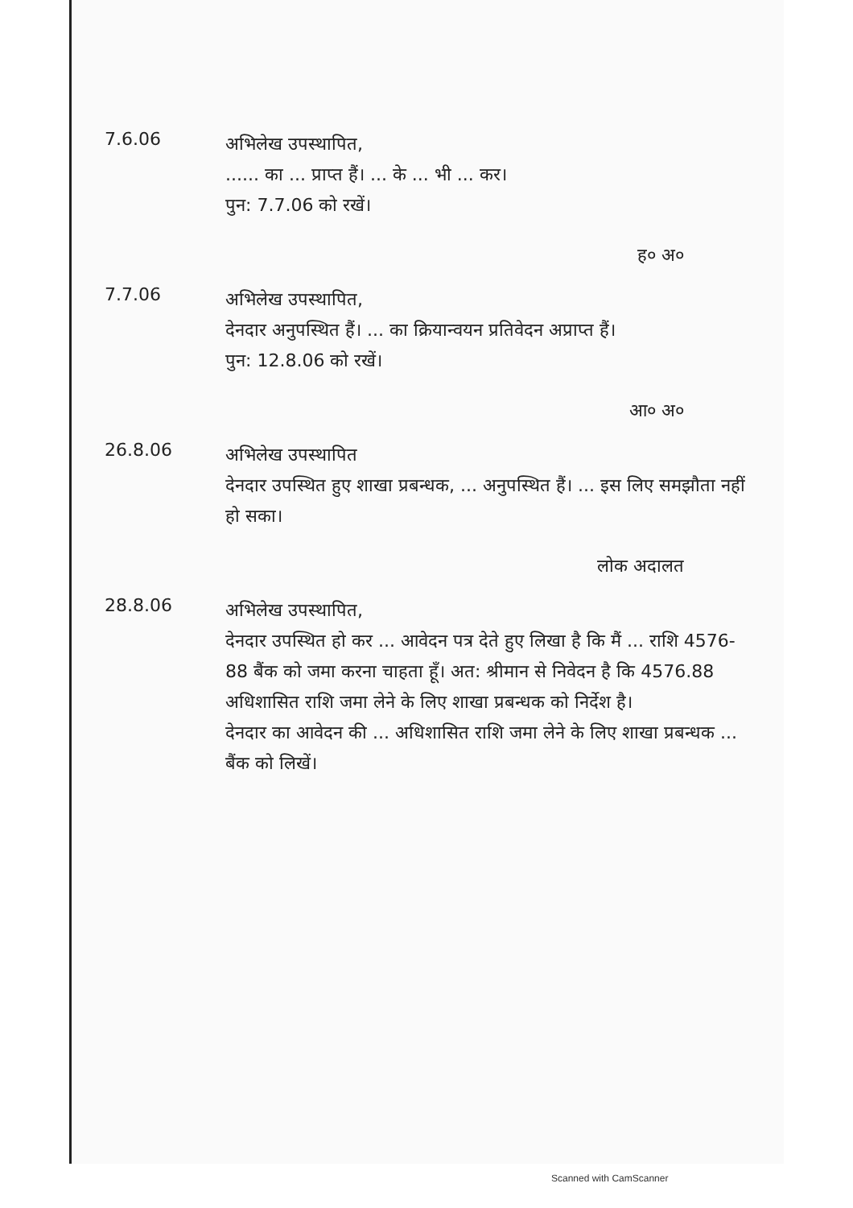7.6.06
अभिलेख उपस्थापित,
...... का ... प्राप्त हैं। ... के ... भी ... कर।
पुन: 7.7.06 को रखें।
ह० अ०
7.7.06
अभिलेख उपस्थापित,
देनदार अनुपस्थित हैं। ... का क्रियान्वयन प्रतिवेदन अप्राप्त हैं।
पुन: 12.8.06 को रखें।
आ० अ०
26.8.06
अभिलेख उपस्थापित
देनदार उपस्थित हुए शाखा प्रबन्धक, ... अनुपस्थित हैं। ... इस लिए समझौता नहीं हो सका।
लोक अदालत
28.8.06
अभिलेख उपस्थापित,
देनदार उपस्थित हो कर ... आवेदन पत्र देते हुए लिखा है कि मैं ... राशि 4576-88 बैंक को जमा करना चाहता हूँ। अत: श्रीमान से निवेदन है कि 4576.88 अधिशासित राशि जमा लेने के लिए शाखा प्रबन्धक को निर्देश है।
देनदार का आवेदन की ... अधिशासित राशि जमा लेने के लिए शाखा प्रबन्धक ... बैंक को लिखें।
Scanned with CamScanner